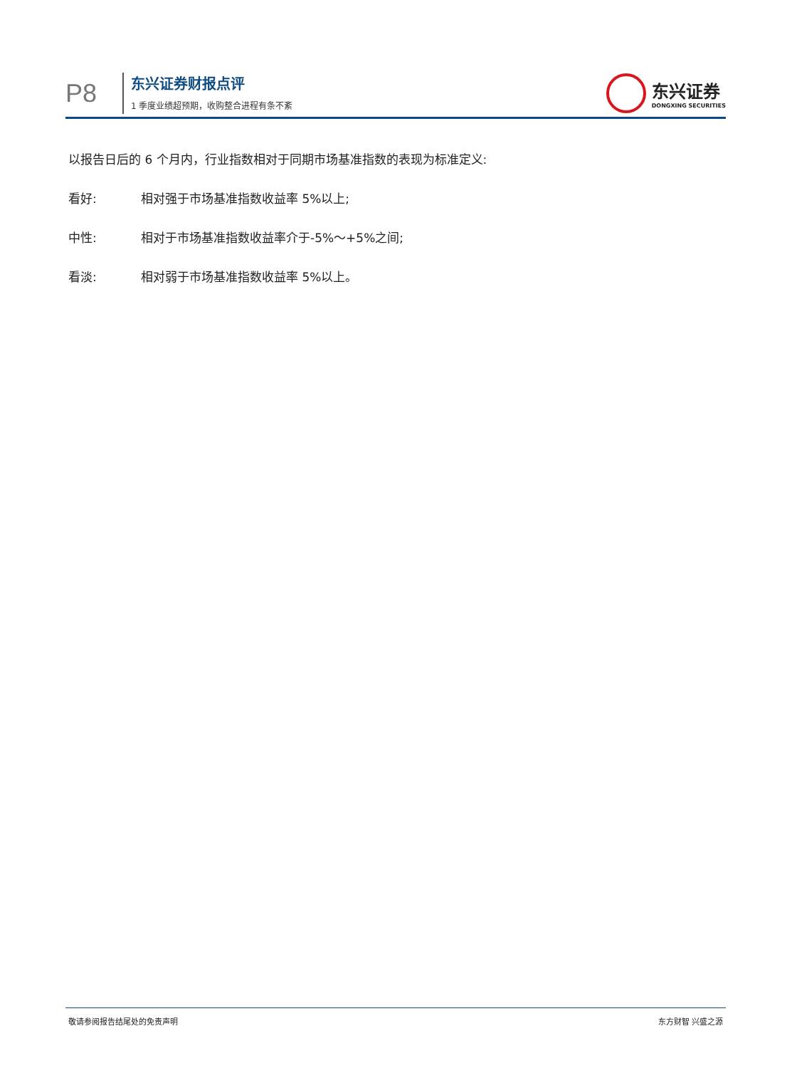P8
东兴证券财报点评
1 季度业绩超预期，收购整合进程有条不紊
东兴证券
DONGXING SECURITIES
以报告日后的 6 个月内，行业指数相对于同期市场基准指数的表现为标准定义:
看好: 相对强于市场基准指数收益率 5%以上;
中性: 相对于市场基准指数收益率介于-5%～+5%之间;
看淡: 相对弱于市场基准指数收益率 5%以上。
敬请参阅报告结尾处的免责声明 东方财智 兴盛之源